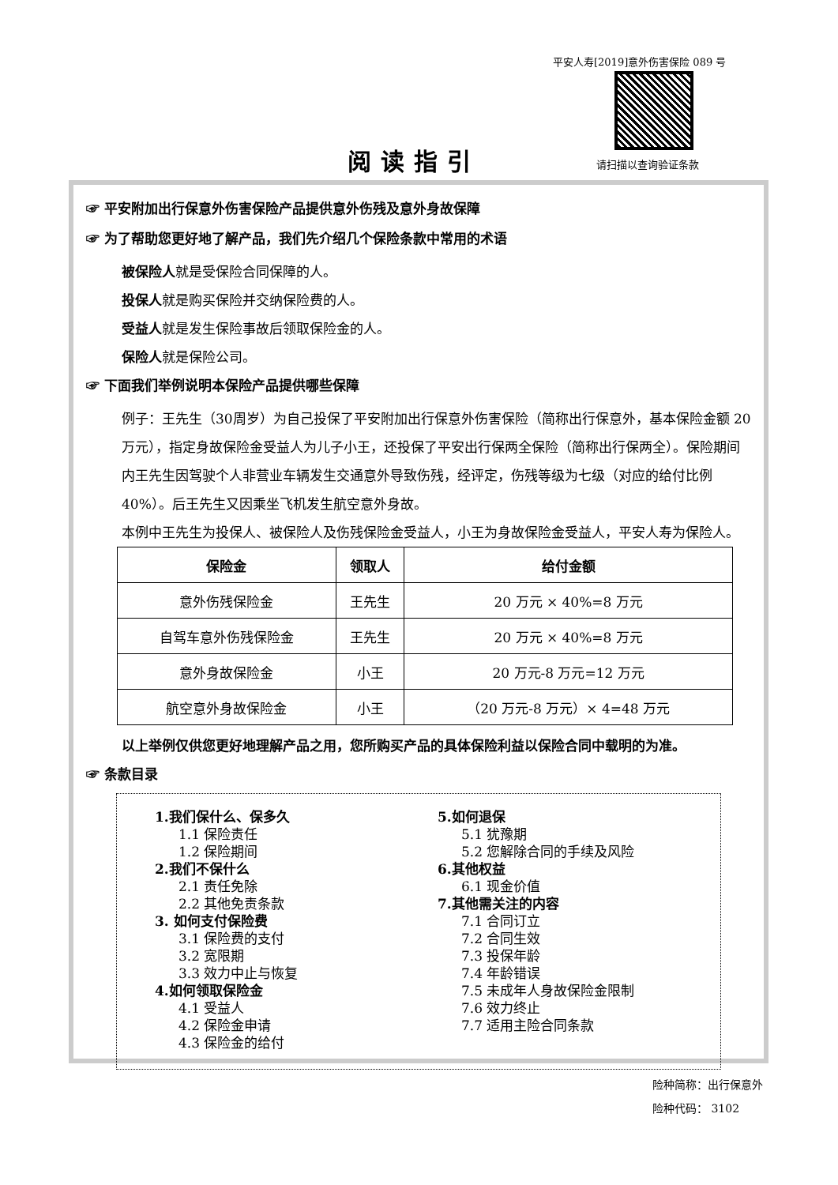平安人寿[2019]意外伤害保险 089 号
请扫描以查询验证条款
阅读指引
☞ 平安附加出行保意外伤害保险产品提供意外伤残及意外身故保障
☞ 为了帮助您更好地了解产品，我们先介绍几个保险条款中常用的术语
被保险人就是受保险合同保障的人。
投保人就是购买保险并交纳保险费的人。
受益人就是发生保险事故后领取保险金的人。
保险人就是保险公司。
☞ 下面我们举例说明本保险产品提供哪些保障
例子：王先生（30周岁）为自己投保了平安附加出行保意外伤害保险（简称出行保意外，基本保险金额 20 万元），指定身故保险金受益人为儿子小王，还投保了平安出行保两全保险（简称出行保两全）。保险期间内王先生因驾驶个人非营业车辆发生交通意外导致伤残，经评定，伤残等级为七级（对应的给付比例 40%）。后王先生又因乘坐飞机发生航空意外身故。
本例中王先生为投保人、被保险人及伤残保险金受益人，小王为身故保险金受益人，平安人寿为保险人。
| 保险金 | 领取人 | 给付金额 |
| --- | --- | --- |
| 意外伤残保险金 | 王先生 | 20 万元 × 40%=8 万元 |
| 自驾车意外伤残保险金 | 王先生 | 20 万元 × 40%=8 万元 |
| 意外身故保险金 | 小王 | 20 万元-8 万元=12 万元 |
| 航空意外身故保险金 | 小王 | （20 万元-8 万元）× 4=48 万元 |
以上举例仅供您更好地理解产品之用，您所购买产品的具体保险利益以保险合同中载明的为准。
☞ 条款目录
1.我们保什么、保多久
1.1 保险责任
1.2 保险期间
2.我们不保什么
2.1 责任免除
2.2 其他免责条款
3. 如何支付保险费
3.1 保险费的支付
3.2 宽限期
3.3 效力中止与恢复
4.如何领取保险金
4.1 受益人
4.2 保险金申请
4.3 保险金的给付
5.如何退保
5.1 犹豫期
5.2 您解除合同的手续及风险
6.其他权益
6.1 现金价值
7.其他需关注的内容
7.1 合同订立
7.2 合同生效
7.3 投保年龄
7.4 年龄错误
7.5 未成年人身故保险金限制
7.6 效力终止
7.7 适用主险合同条款
险种简称：出行保意外
险种代码： 3102